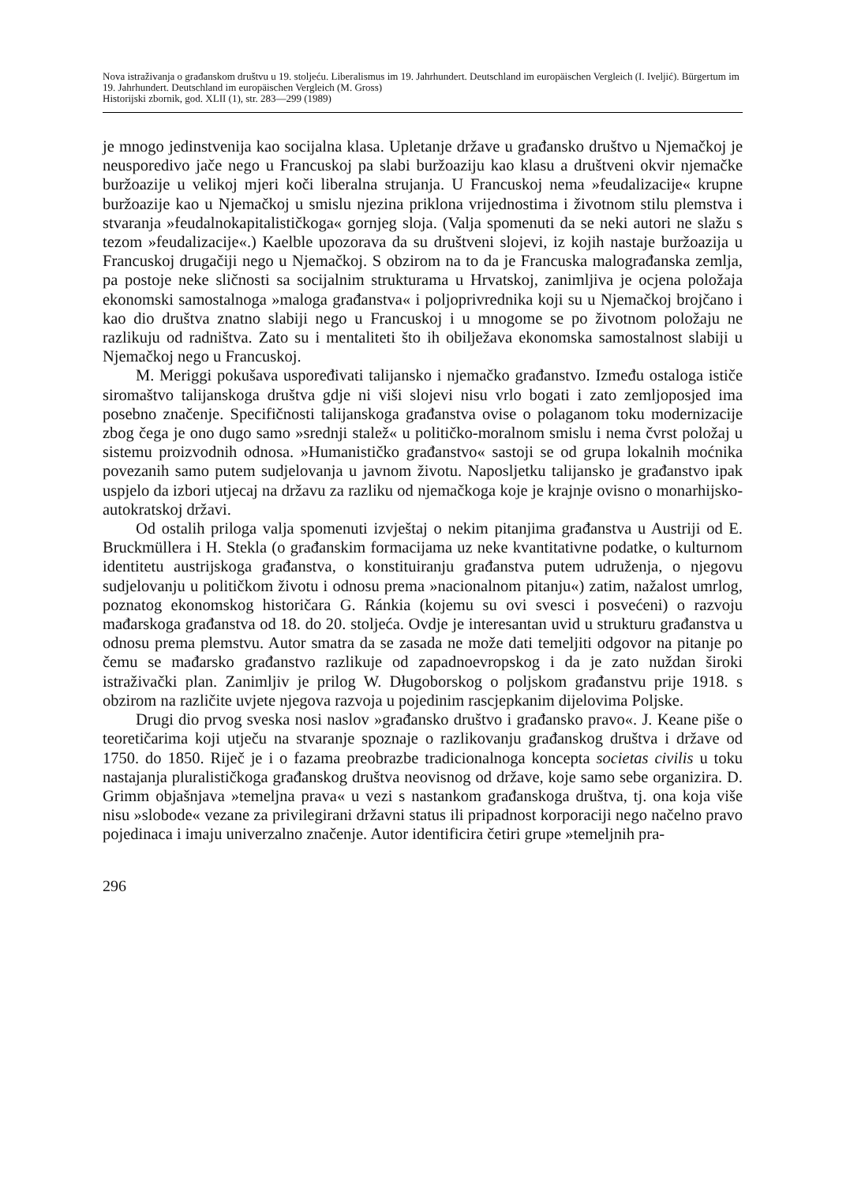Nova istraživanja o građanskom društvu u 19. stoljeću. Liberalismus im 19. Jahrhundert. Deutschland im europäischen Vergleich (I. Iveljić). Bürgertum im 19. Jahrhundert. Deutschland im europäischen Vergleich (M. Gross)
Historijski zbornik, god. XLII (1), str. 283—299 (1989)
je mnogo jedinstvenija kao socijalna klasa. Upletanje države u građansko društvo u Njemačkoj je neusporedivo jače nego u Francuskoj pa slabi buržoaziju kao klasu a društveni okvir njemačke buržoazije u velikoj mjeri koči liberalna strujanja. U Francuskoj nema »feudalizacije« krupne buržoazije kao u Njemačkoj u smislu njezina priklona vrijednostima i životnom stilu plemstva i stvaranja »feudalnokapitalističkoga« gornjeg sloja. (Valja spomenuti da se neki autori ne slažu s tezom »feudalizacije«.) Kaelble upozorava da su društveni slojevi, iz kojih nastaje buržoazija u Francuskoj drugačiji nego u Njemačkoj. S obzirom na to da je Francuska malograđanska zemlja, pa postoje neke sličnosti sa socijalnim strukturama u Hrvatskoj, zanimljiva je ocjena položaja ekonomski samostalnoga »maloga građanstva« i poljoprivrednika koji su u Njemačkoj brojčano i kao dio društva znatno slabiji nego u Francuskoj i u mnogome se po životnom položaju ne razlikuju od radništva. Zato su i mentaliteti što ih obilježava ekonomska samostalnost slabiji u Njemačkoj nego u Francuskoj.
M. Meriggi pokušava uspoređivati talijansko i njemačko građanstvo. Između ostaloga ističe siromaštvo talijanskoga društva gdje ni viši slojevi nisu vrlo bogati i zato zemljoposjed ima posebno značenje. Specifičnosti talijanskoga građanstva ovise o polaganom toku modernizacije zbog čega je ono dugo samo »srednji stalež« u političko-moralnom smislu i nema čvrst položaj u sistemu proizvodnih odnosa. »Humanističko građanstvo« sastoji se od grupa lokalnih moćnika povezanih samo putem sudjelovanja u javnom životu. Naposljetku talijansko je građanstvo ipak uspjelo da izbori utjecaj na državu za razliku od njemačkoga koje je krajnje ovisno o monarhijsko-autokratskoj državi.
Od ostalih priloga valja spomenuti izvještaj o nekim pitanjima građanstva u Austriji od E. Bruckmüllera i H. Stekla (o građanskim formacijama uz neke kvantitativne podatke, o kulturnom identitetu austrijskoga građanstva, o konstituiranju građanstva putem udruženja, o njegovu sudjelovanju u političkom životu i odnosu prema »nacionalnom pitanju«) zatim, nažalost umrlog, poznatog ekonomskog historičara G. Ránkia (kojemu su ovi svesci i posvećeni) o razvoju mađarskoga građanstva od 18. do 20. stoljeća. Ovdje je interesantan uvid u strukturu građanstva u odnosu prema plemstvu. Autor smatra da se zasada ne može dati temeljiti odgovor na pitanje po čemu se mađarsko građanstvo razlikuje od zapadnoevropskog i da je zato nuždan široki istraživački plan. Zanimljiv je prilog W. Długoborskog o poljskom građanstvu prije 1918. s obzirom na različite uvjete njegova razvoja u pojedinim rascjepkanim dijelovima Poljske.
Drugi dio prvog sveska nosi naslov »građansko društvo i građansko pravo«. J. Keane piše o teoretičarima koji utječu na stvaranje spoznaje o razlikovanju građanskog društva i države od 1750. do 1850. Riječ je i o fazama preobrazbe tradicionalnoga koncepta societas civilis u toku nastajanja pluralističkoga građanskog društva neovisnog od države, koje samo sebe organizira. D. Grimm objašnjava »temeljna prava« u vezi s nastankom građanskoga društva, tj. ona koja više nisu »slobode« vezane za privilegirani državni status ili pripadnost korporaciji nego načelno pravo pojedinaca i imaju univerzalno značenje. Autor identificira četiri grupe »temeljnih pra-
296